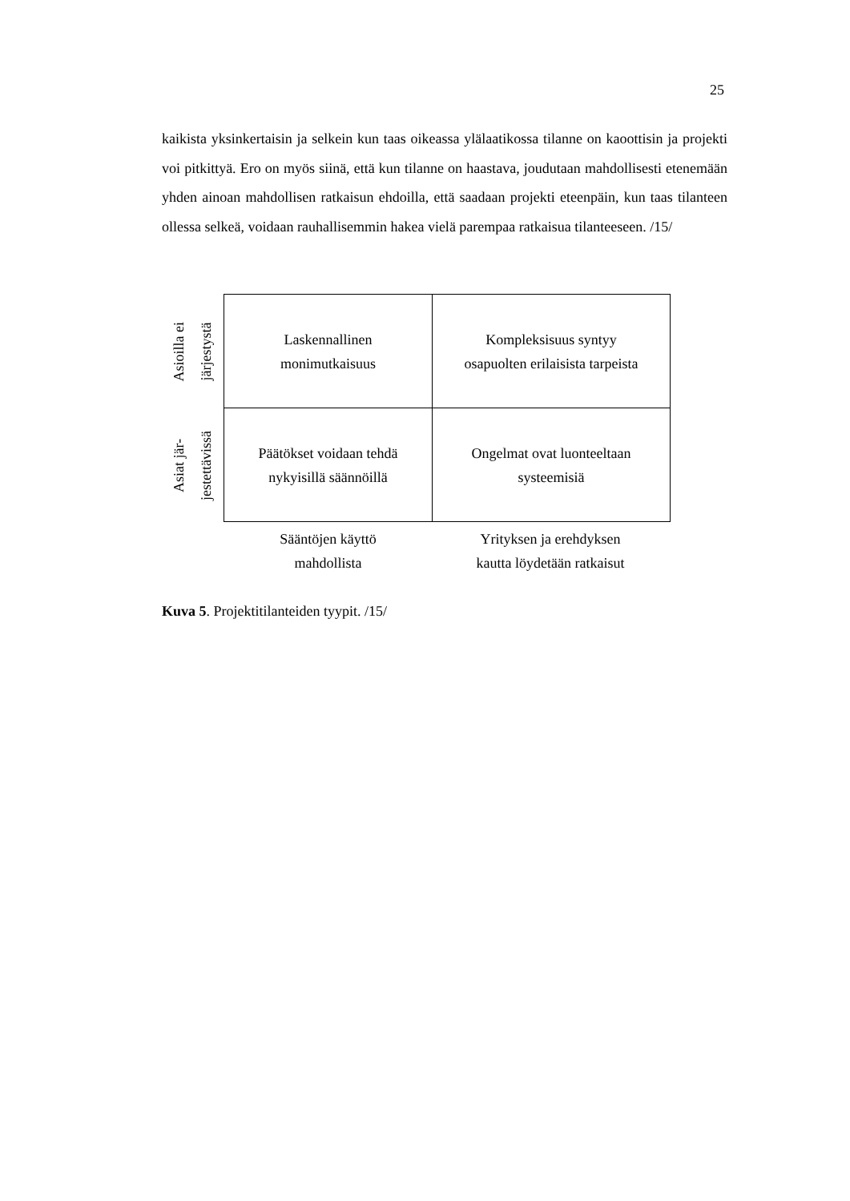25
kaikista yksinkertaisin ja selkein kun taas oikeassa ylälaatikossa tilanne on kaootti­sin ja projekti voi pitkittyä. Ero on myös siinä, että kun tilanne on haastava, joudu­taan mahdollisesti etenemään yhden ainoan mahdollisen ratkaisun ehdoilla, että saadaan projekti eteenpäin, kun taas tilanteen ollessa selkeä, voidaan rauhallisem­min hakea vielä parempaa ratkaisua tilanteeseen. /15/
Asioilla ei
järjestystä
Laskennallinen
monimutkaisuus
Kompleksisuus syntyy
osapuolten erilaisista tarpeista
Asiat jär-
jestettävissä
Päätökset voidaan tehdä
nykyisillä säännöillä
Ongelmat ovat luonteeltaan
systeemisiä
Sääntöjen käyttö
mahdollista
Yrityksen ja erehdyksen
kautta löydetään ratkaisut
Kuva 5. Projektitilanteiden tyypit. /15/